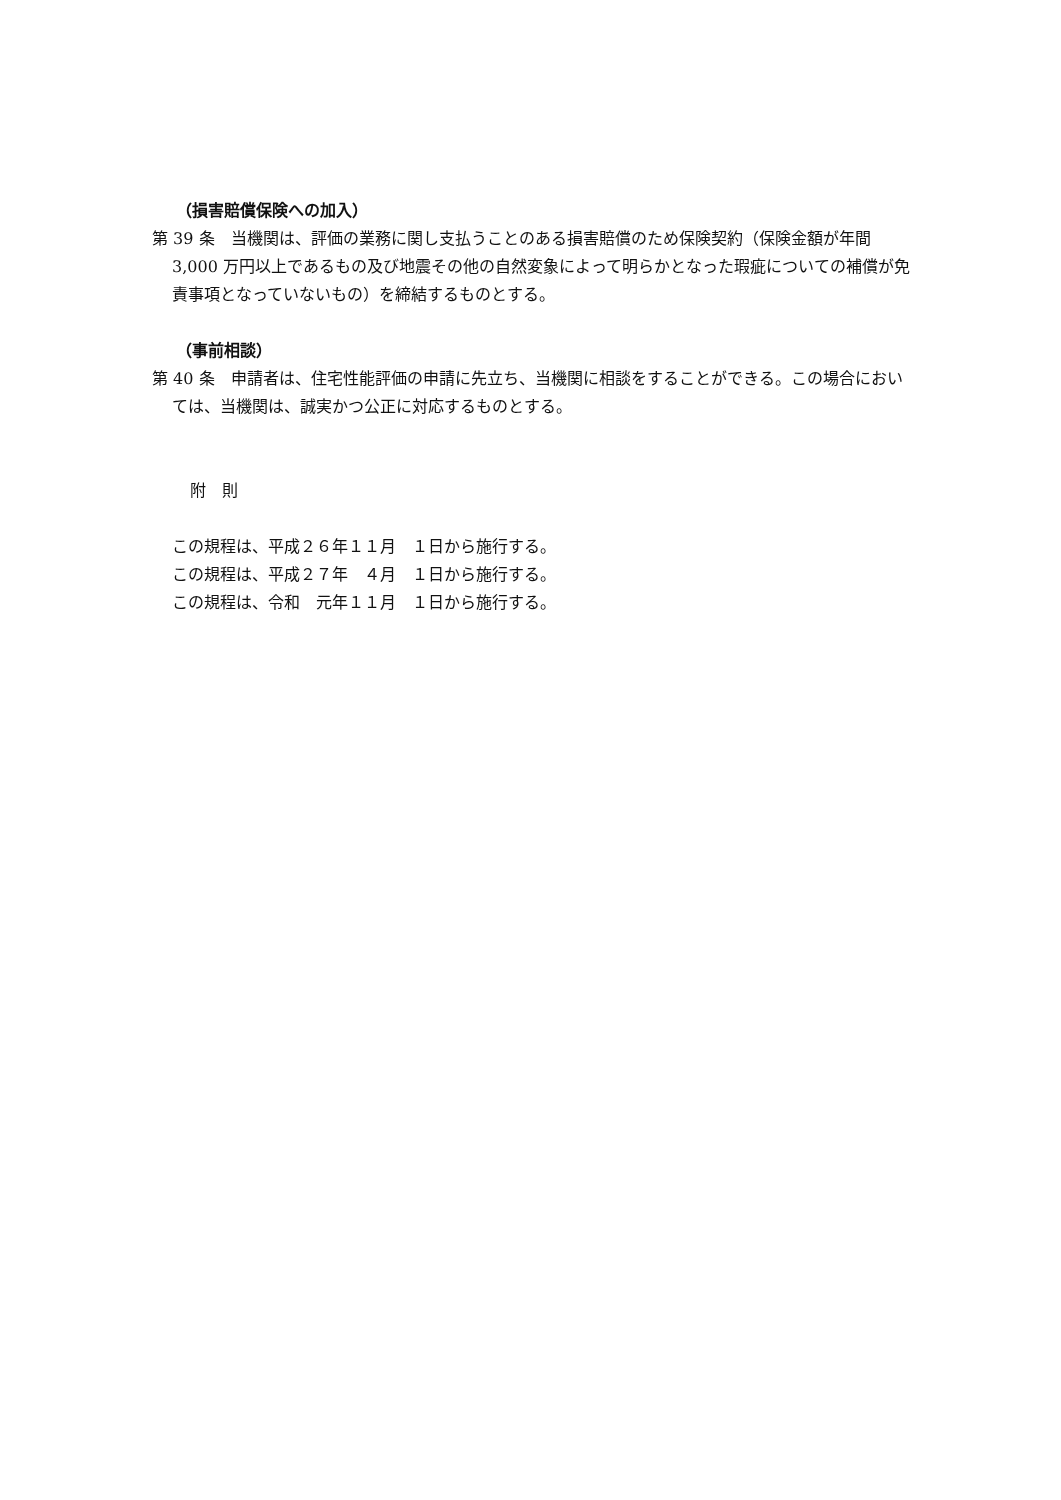（損害賠償保険への加入）
第 39 条　当機関は、評価の業務に関し支払うことのある損害賠償のため保険契約（保険金額が年間 3,000 万円以上であるもの及び地震その他の自然変象によって明らかとなった瑕疵についての補償が免責事項となっていないもの）を締結するものとする。
（事前相談）
第 40 条　申請者は、住宅性能評価の申請に先立ち、当機関に相談をすることができる。この場合においては、当機関は、誠実かつ公正に対応するものとする。
附　則
この規程は、平成２６年１１月　１日から施行する。
この規程は、平成２７年　４月　１日から施行する。
この規程は、令和　元年１１月　１日から施行する。